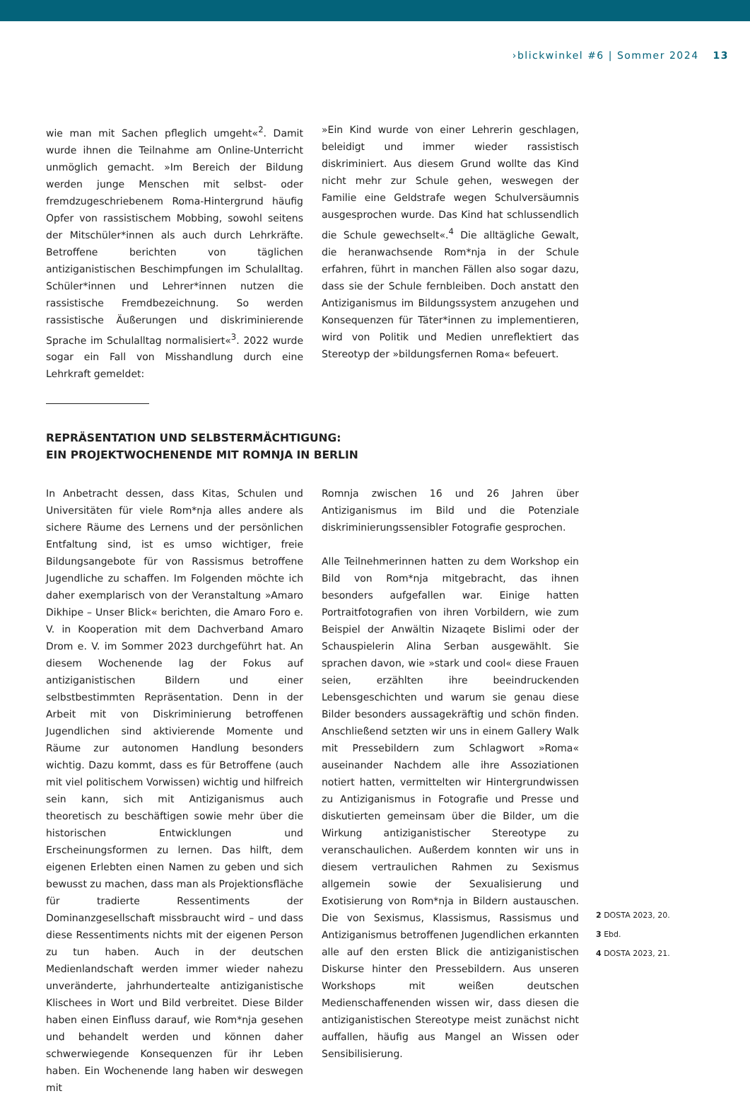›blickwinkel #6 | Sommer 2024 13
wie man mit Sachen pfleglich umgeht«<sup>2</sup>. Damit wurde ihnen die Teilnahme am Online-Unterricht unmöglich gemacht. »Im Bereich der Bildung werden junge Menschen mit selbst- oder fremdzugeschriebenem Roma-Hintergrund häufig Opfer von rassistischem Mobbing, sowohl seitens der Mitschüler*innen als auch durch Lehrkräfte. Betroffene berichten von täglichen antiziganistischen Beschimpfungen im Schulalltag. Schüler*innen und Lehrer*innen nutzen die rassistische Fremdbezeichnung. So werden rassistische Äußerungen und diskriminierende Sprache im Schulalltag normalisiert«<sup>3</sup>. 2022 wurde sogar ein Fall von Misshandlung durch eine Lehrkraft gemeldet:
»Ein Kind wurde von einer Lehrerin geschlagen, beleidigt und immer wieder rassistisch diskriminiert. Aus diesem Grund wollte das Kind nicht mehr zur Schule gehen, weswegen der Familie eine Geldstrafe wegen Schulversäumnis ausgesprochen wurde. Das Kind hat schlussendlich die Schule gewechselt«.<sup>4</sup> Die alltägliche Gewalt, die heranwachsende Rom*nja in der Schule erfahren, führt in manchen Fällen also sogar dazu, dass sie der Schule fernbleiben. Doch anstatt den Antiziganismus im Bildungssystem anzugehen und Konsequenzen für Täter*innen zu implementieren, wird von Politik und Medien unreflektiert das Stereotyp der »bildungsfernen Roma« befeuert.
REPRÄSENTATION UND SELBSTERMÄCHTIGUNG:
EIN PROJEKTWOCHENENDE MIT ROMNJA IN BERLIN
In Anbetracht dessen, dass Kitas, Schulen und Universitäten für viele Rom*nja alles andere als sichere Räume des Lernens und der persönlichen Entfaltung sind, ist es umso wichtiger, freie Bildungsangebote für von Rassismus betroffene Jugendliche zu schaffen. Im Folgenden möchte ich daher exemplarisch von der Veranstaltung »Amaro Dikhipe – Unser Blick« berichten, die Amaro Foro e. V. in Kooperation mit dem Dachverband Amaro Drom e. V. im Sommer 2023 durchgeführt hat. An diesem Wochenende lag der Fokus auf antiziganistischen Bildern und einer selbstbestimmten Repräsentation. Denn in der Arbeit mit von Diskriminierung betroffenen Jugendlichen sind aktivierende Momente und Räume zur autonomen Handlung besonders wichtig. Dazu kommt, dass es für Betroffene (auch mit viel politischem Vorwissen) wichtig und hilfreich sein kann, sich mit Antiziganismus auch theoretisch zu beschäftigen sowie mehr über die historischen Entwicklungen und Erscheinungsformen zu lernen. Das hilft, dem eigenen Erlebten einen Namen zu geben und sich bewusst zu machen, dass man als Projektionsfläche für tradierte Ressentiments der Dominanzgesellschaft missbraucht wird – und dass diese Ressentiments nichts mit der eigenen Person zu tun haben. Auch in der deutschen Medienlandschaft werden immer wieder nahezu unveränderte, jahrhundertealte antiziganistische Klischees in Wort und Bild verbreitet. Diese Bilder haben einen Einfluss darauf, wie Rom*nja gesehen und behandelt werden und können daher schwerwiegende Konsequenzen für ihr Leben haben. Ein Wochenende lang haben wir deswegen mit
Romnja zwischen 16 und 26 Jahren über Antiziganismus im Bild und die Potenziale diskriminierungssensibler Fotografie gesprochen.
Alle Teilnehmerinnen hatten zu dem Workshop ein Bild von Rom*nja mitgebracht, das ihnen besonders aufgefallen war. Einige hatten Portraitfotografien von ihren Vorbildern, wie zum Beispiel der Anwältin Nizaqete Bislimi oder der Schauspielerin Alina Serban ausgewählt. Sie sprachen davon, wie »stark und cool« diese Frauen seien, erzählten ihre beeindruckenden Lebensgeschichten und warum sie genau diese Bilder besonders aussagekräftig und schön finden. Anschließend setzten wir uns in einem Gallery Walk mit Pressebildern zum Schlagwort »Roma« auseinander Nachdem alle ihre Assoziationen notiert hatten, vermittelten wir Hintergrundwissen zu Antiziganismus in Fotografie und Presse und diskutierten gemeinsam über die Bilder, um die Wirkung antiziganistischer Stereotype zu veranschaulichen. Außerdem konnten wir uns in diesem vertraulichen Rahmen zu Sexismus allgemein sowie der Sexualisierung und Exotisierung von Rom*nja in Bildern austauschen. Die von Sexismus, Klassismus, Rassismus und Antiziganismus betroffenen Jugendlichen erkannten alle auf den ersten Blick die antiziganistischen Diskurse hinter den Pressebildern. Aus unseren Workshops mit weißen deutschen Medienschaffenenden wissen wir, dass diesen die antiziganistischen Stereotype meist zunächst nicht auffallen, häufig aus Mangel an Wissen oder Sensibilisierung.
2 DOSTA 2023, 20.
3 Ebd.
4 DOSTA 2023, 21.